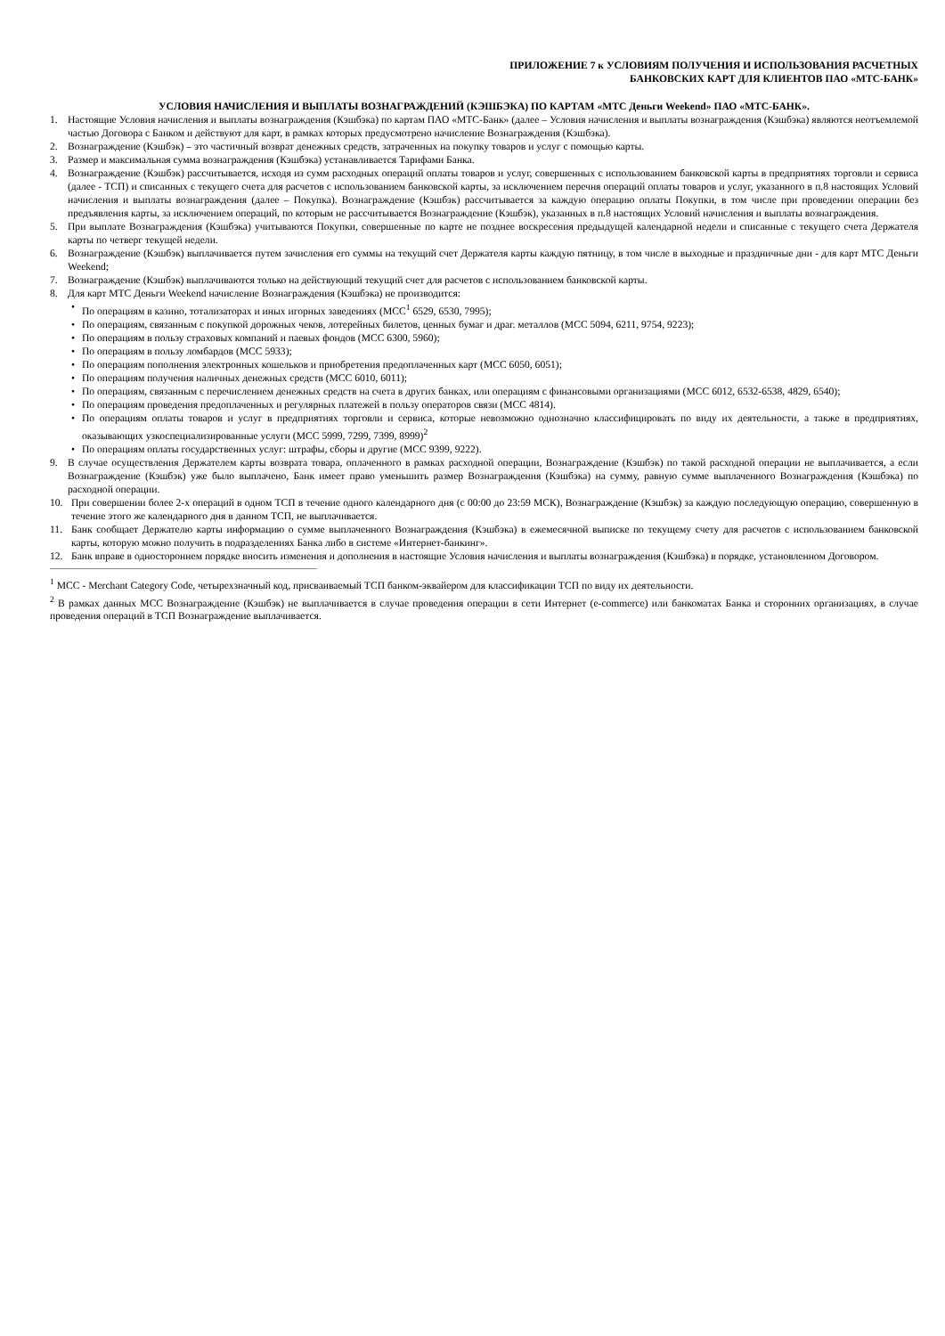ПРИЛОЖЕНИЕ 7 к УСЛОВИЯМ ПОЛУЧЕНИЯ И ИСПОЛЬЗОВАНИЯ РАСЧЕТНЫХ
БАНКОВСКИХ КАРТ ДЛЯ КЛИЕНТОВ ПАО «МТС-БАНК»
УСЛОВИЯ НАЧИСЛЕНИЯ И ВЫПЛАТЫ ВОЗНАГРАЖДЕНИЙ (КЭШБЭКА) ПО КАРТАМ «МТС Деньги Weekend» ПАО «МТС-БАНК».
1. Настоящие Условия начисления и выплаты вознаграждения (Кэшбэка) по картам ПАО «МТС-Банк» (далее – Условия начисления и выплаты вознаграждения (Кэшбэка) являются неотъемлемой частью Договора с Банком и действуют для карт, в рамках которых предусмотрено начисление Вознаграждения (Кэшбэка).
2. Вознаграждение (Кэшбэк) – это частичный возврат денежных средств, затраченных на покупку товаров и услуг с помощью карты.
3. Размер и максимальная сумма вознаграждения (Кэшбэка) устанавливается Тарифами Банка.
4. Вознаграждение (Кэшбэк) рассчитывается, исходя из сумм расходных операций оплаты товаров и услуг, совершенных с использованием банковской карты в предприятиях торговли и сервиса (далее - ТСП) и списанных с текущего счета для расчетов с использованием банковской карты, за исключением перечня операций оплаты товаров и услуг, указанного в п.8 настоящих Условий начисления и выплаты вознаграждения (далее – Покупка). Вознаграждение (Кэшбэк) рассчитывается за каждую операцию оплаты Покупки, в том числе при проведении операции без предъявления карты, за исключением операций, по которым не рассчитывается Вознаграждение (Кэшбэк), указанных в п.8 настоящих Условий начисления и выплаты вознаграждения.
5. При выплате Вознаграждения (Кэшбэка) учитываются Покупки, совершенные по карте не позднее воскресения предыдущей календарной недели и списанные с текущего счета Держателя карты по четверг текущей недели.
6. Вознаграждение (Кэшбэк) выплачивается путем зачисления его суммы на текущий счет Держателя карты каждую пятницу, в том числе в выходные и праздничные дни - для карт МТС Деньги Weekend;
7. Вознаграждение (Кэшбэк) выплачиваются только на действующий текущий счет для расчетов с использованием банковской карты.
8. Для карт МТС Деньги Weekend начисление Вознаграждения (Кэшбэка) не производится:
• По операциям в казино, тотализаторах и иных игорных заведениях (MCC<sup>1</sup> 6529, 6530, 7995);
• По операциям, связанным с покупкой дорожных чеков, лотерейных билетов, ценных бумаг и драг. металлов (MCC 5094, 6211, 9754, 9223);
• По операциям в пользу страховых компаний и паевых фондов (MCC 6300, 5960);
• По операциям в пользу ломбардов (MCC 5933);
• По операциям пополнения электронных кошельков и приобретения предоплаченных карт (MCC 6050, 6051);
• По операциям получения наличных денежных средств (MCC 6010, 6011);
• По операциям, связанным с перечислением денежных средств на счета в других банках, или операциям с финансовыми организациями (MCC 6012, 6532-6538, 4829, 6540);
• По операциям проведения предоплаченных и регулярных платежей в пользу операторов связи (MCC 4814).
• По операциям оплаты товаров и услуг в предприятиях торговли и сервиса, которые невозможно однозначно классифицировать по виду их деятельности, а также в предприятиях, оказывающих узкоспециализированные услуги (MCC 5999, 7299, 7399, 8999)<sup>2</sup>
• По операциям оплаты государственных услуг: штрафы, сборы и другие (MCC 9399, 9222).
9. В случае осуществления Держателем карты возврата товара, оплаченного в рамках расходной операции, Вознаграждение (Кэшбэк) по такой расходной операции не выплачивается, а если Вознаграждение (Кэшбэк) уже было выплачено, Банк имеет право уменьшить размер Вознаграждения (Кэшбэка) на сумму, равную сумме выплаченного Вознаграждения (Кэшбэка) по расходной операции.
10. При совершении более 2-х операций в одном ТСП в течение одного календарного дня (с 00:00 до 23:59 МСК), Вознаграждение (Кэшбэк) за каждую последующую операцию, совершенную в течение этого же календарного дня в данном ТСП, не выплачивается.
11. Банк сообщает Держателю карты информацию о сумме выплаченного Вознаграждения (Кэшбэка) в ежемесячной выписке по текущему счету для расчетов с использованием банковской карты, которую можно получить в подразделениях Банка либо в системе «Интернет-банкинг».
12. Банк вправе в одностороннем порядке вносить изменения и дополнения в настоящие Условия начисления и выплаты вознаграждения (Кэшбэка) в порядке, установленном Договором.
<sup>1</sup> MCC - Merchant Category Code, четырехзначный код, присваиваемый ТСП банком-эквайером для классификации ТСП по виду их деятельности.
<sup>2</sup> В рамках данных MCC Вознаграждение (Кэшбэк) не выплачивается в случае проведения операции в сети Интернет (e-commerce) или банкоматах Банка и сторонних организациях, в случае проведения операций в ТСП Вознаграждение выплачивается.